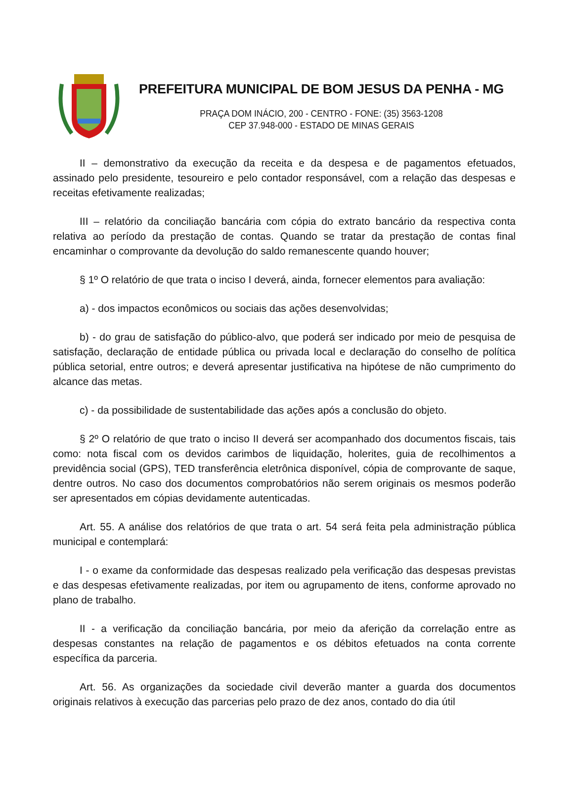PREFEITURA MUNICIPAL DE BOM JESUS DA PENHA - MG
PRAÇA DOM INÁCIO, 200 - CENTRO - FONE: (35) 3563-1208
CEP 37.948-000 - ESTADO DE MINAS GERAIS
II – demonstrativo da execução da receita e da despesa e de pagamentos efetuados, assinado pelo presidente, tesoureiro e pelo contador responsável, com a relação das despesas e receitas efetivamente realizadas;
III – relatório da conciliação bancária com cópia do extrato bancário da respectiva conta relativa ao período da prestação de contas. Quando se tratar da prestação de contas final encaminhar o comprovante da devolução do saldo remanescente quando houver;
§ 1º O relatório de que trata o inciso I deverá, ainda, fornecer elementos para avaliação:
a) - dos impactos econômicos ou sociais das ações desenvolvidas;
b) - do grau de satisfação do público-alvo, que poderá ser indicado por meio de pesquisa de satisfação, declaração de entidade pública ou privada local e declaração do conselho de política pública setorial, entre outros; e deverá apresentar justificativa na hipótese de não cumprimento do alcance das metas.
c) - da possibilidade de sustentabilidade das ações após a conclusão do objeto.
§ 2º O relatório de que trato o inciso II deverá ser acompanhado dos documentos fiscais, tais como: nota fiscal com os devidos carimbos de liquidação, holerites, guia de recolhimentos a previdência social (GPS), TED transferência eletrônica disponível, cópia de comprovante de saque, dentre outros. No caso dos documentos comprobatórios não serem originais os mesmos poderão ser apresentados em cópias devidamente autenticadas.
Art. 55. A análise dos relatórios de que trata o art. 54 será feita pela administração pública municipal e contemplará:
I - o exame da conformidade das despesas realizado pela verificação das despesas previstas e das despesas efetivamente realizadas, por item ou agrupamento de itens, conforme aprovado no plano de trabalho.
II - a verificação da conciliação bancária, por meio da aferição da correlação entre as despesas constantes na relação de pagamentos e os débitos efetuados na conta corrente específica da parceria.
Art. 56. As organizações da sociedade civil deverão manter a guarda dos documentos originais relativos à execução das parcerias pelo prazo de dez anos, contado do dia útil